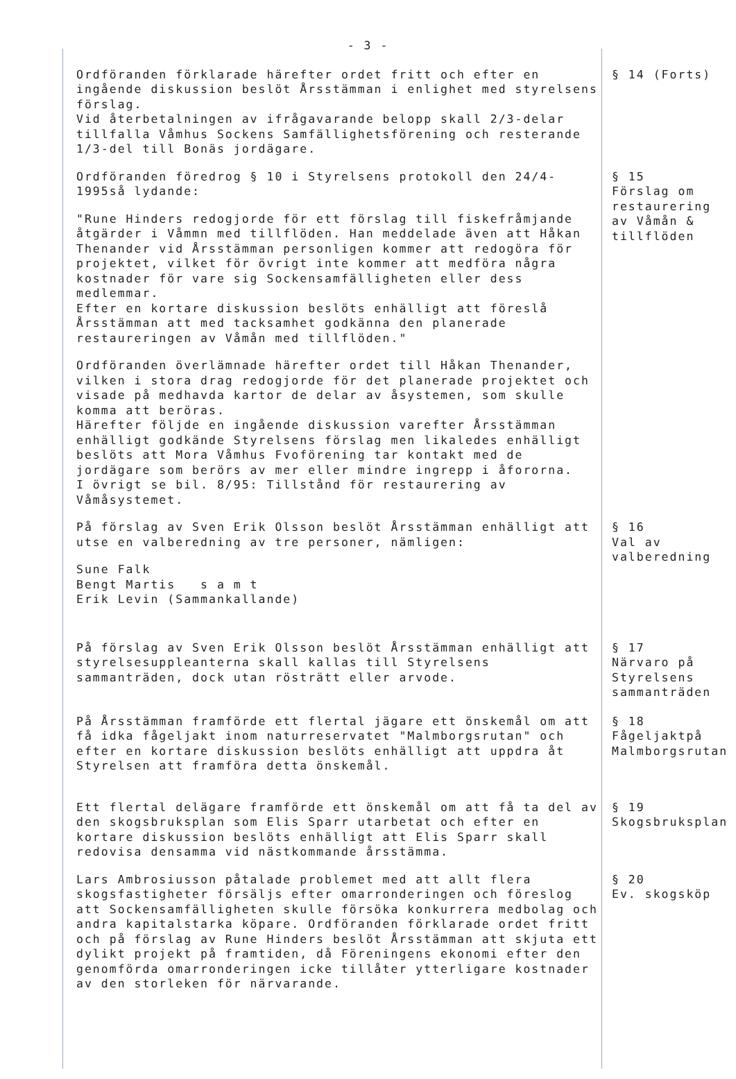- 3 -
Ordföranden förklarade härefter ordet fritt och efter en ingående diskussion beslöt Årsstämman i enlighet med styrelsens förslag.
Vid återbetalningen av ifrågavarande belopp skall 2/3-delar tillfalla Våmhus Sockens Samfällighetsförening och resterande 1/3-del till Bonäs jordägare.
§ 14 (Forts)
Ordföranden föredrog § 10 i Styrelsens protokoll den 24/4-1995så lydande:
"Rune Hinders redogjorde för ett förslag till fiskefråmjande åtgärder i Våmmn med tillflöden. Han meddelade även att Håkan Thenander vid Årsstämman personligen kommer att redogöra för projektet, vilket för övrigt inte kommer att medföra några kostnader för vare sig Sockensamfälligheten eller dess medlemmar.
Efter en kortare diskussion beslöts enhälligt att föreslå Årsstämman att med tacksamhet godkänna den planerade restaureringen av Våmån med tillflöden."
Ordföranden överlämnade härefter ordet till Håkan Thenander, vilken i stora drag redogjorde för det planerade projektet och visade på medhavda kartor de delar av åsystemen, som skulle komma att beröras.
Härefter följde en ingående diskussion varefter Årsstämman enhälligt godkände Styrelsens förslag men likaledes enhälligt beslöts att Mora Våmhus Fvoförening tar kontakt med de jordägare som berörs av mer eller mindre ingrepp i åfororna.
I övrigt se bil. 8/95: Tillstånd för restaurering av Våmåsystemet.
§ 15
Förslag om restaurering av Våmån & tillflöden
På förslag av Sven Erik Olsson beslöt Årsstämman enhälligt att utse en valberedning av tre personer, nämligen:
Sune Falk
Bengt Martis s a m t
Erik Levin (Sammankallande)
§ 16
Val av valberedning
På förslag av Sven Erik Olsson beslöt Årsstämman enhälligt att styrelsesuppleanterna skall kallas till Styrelsens sammanträden, dock utan rösträtt eller arvode.
§ 17
Närvaro på Styrelsens sammanträden
På Årsstämman framförde ett flertal jägare ett önskemål om att få idka fågeljakt inom naturreservatet "Malmborgsrutan" och efter en kortare diskussion beslöts enhälligt att uppdra åt Styrelsen att framföra detta önskemål.
§ 18
Fågeljaktpå Malmborgsrutan
Ett flertal delägare framförde ett önskemål om att få ta del av den skogsbruksplan som Elis Sparr utarbetat och efter en kortare diskussion beslöts enhälligt att Elis Sparr skall redovisa densamma vid nästkommande årsstämma.
§ 19
Skogsbruksplan
Lars Ambrosiusson påtalade problemet med att allt flera skogsfastigheter försäljs efter omarronderingen och föreslog att Sockensamfälligheten skulle försöka konkurrera medbolag och andra kapitalstarka köpare. Ordföranden förklarade ordet fritt och på förslag av Rune Hinders beslöt Årsstämman att skjuta ett dylikt projekt på framtiden, då Föreningens ekonomi efter den genomförda omarronderingen icke tillåter ytterligare kostnader av den storleken för närvarande.
§ 20
Ev. skogsköp